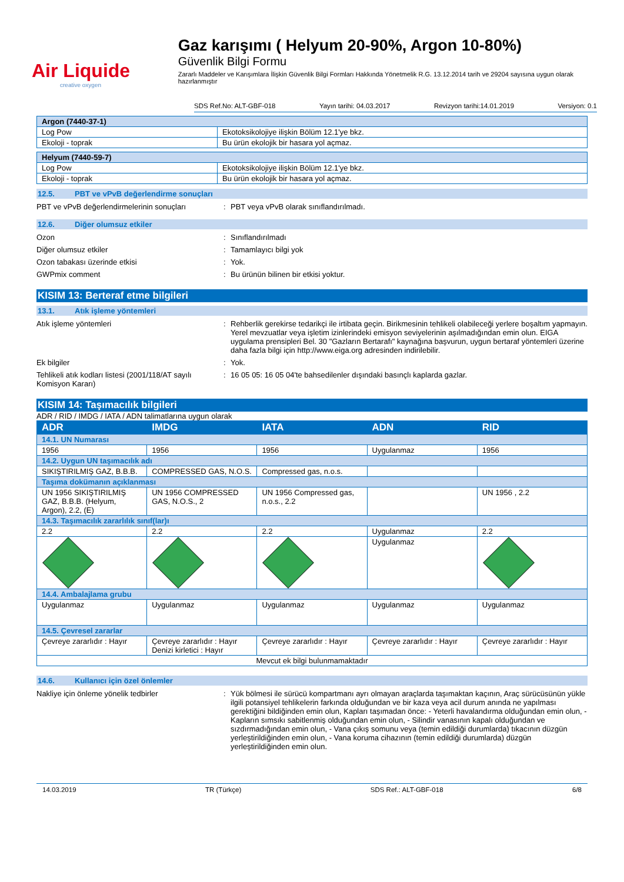Air Liquide
creative oxygen
Gaz karışımı ( Helyum 20-90%, Argon 10-80%)
Güvenlik Bilgi Formu
Zararlı Maddeler ve Karışımlara İlişkin Güvenlik Bilgi Formları Hakkında Yönetmelik R.G. 13.12.2014 tarih ve 29204 sayısına uygun olarak hazırlanmıştır
SDS Ref.No: ALT-GBF-018 Yayın tarihi: 04.03.2017 Revizyon tarihi:14.01.2019 Versiyon: 0.1
| Argon (7440-37-1) | |
| Log Pow | Ekotoksikolojiye ilişkin Bölüm 12.1'ye bkz. |
| Ekoloji - toprak | Bu ürün ekolojik bir hasara yol açmaz. |
| Helyum (7440-59-7) | |
| Log Pow | Ekotoksikolojiye ilişkin Bölüm 12.1'ye bkz. |
| Ekoloji - toprak | Bu ürün ekolojik bir hasara yol açmaz. |
12.5. PBT ve vPvB değerlendirme sonuçları
PBT ve vPvB değerlendirmelerinin sonuçları
: PBT veya vPvB olarak sınıflandırılmadı.
12.6. Diğer olumsuz etkiler
Ozon : Sınıflandırılmadı
Diğer olumsuz etkiler : Tamamlayıcı bilgi yok
Ozon tabakası üzerinde etkisi : Yok.
GWPmix comment : Bu ürünün bilinen bir etkisi yoktur.
KISIM 13: Berteraf etme bilgileri
13.1. Atık işleme yöntemleri
Atık işleme yöntemleri : Rehberlik gerekirse tedarikçi ile irtibata geçin. Birikmesinin tehlikeli olabileceği yerlere boşaltım yapmayın. Yerel mevzuatlar veya işletim izinlerindeki emisyon seviyelerinin aşılmadığından emin olun. EIGA uygulama prensipleri Bel. 30 "Gazların Bertarafı" kaynağına başvurun, uygun bertaraf yöntemleri üzerine daha fazla bilgi için http://www.eiga.org adresinden indirilebilir.
Ek bilgiler : Yok.
Tehlikeli atık kodları listesi (2001/118/AT sayılı Komisyon Kararı)
: 16 05 05: 16 05 04'te bahsedilenler dışındaki basınçlı kaplarda gazlar.
KISIM 14: Taşımacılık bilgileri
ADR / RID / IMDG / IATA / ADN talimatlarına uygun olarak
| ADR | IMDG | IATA | ADN | RID |
| --- | --- | --- | --- | --- |
| 14.1. UN Numarası | | | | |
| 1956 | 1956 | 1956 | Uygulanmaz | 1956 |
| 14.2. Uygun UN taşımacılık adı | | | | |
| SIKIŞTIRILMIŞ GAZ, B.B.B. | COMPRESSED GAS, N.O.S. | Compressed gas, n.o.s. | | |
| Taşıma dokümanın açıklanması | | | | |
| UN 1956 SIKIŞTIRILMIŞ GAZ, B.B.B. (Helyum, Argon), 2.2, (E) | UN 1956 COMPRESSED GAS, N.O.S., 2 | UN 1956 Compressed gas, n.o.s., 2.2 | | UN 1956 , 2.2 |
| 14.3. Taşımacılık zararlılık sınıf(lar)ı | | | | |
| 2.2 | 2.2 | 2.2 | Uygulanmaz | 2.2 |
| | | | Uygulanmaz | |
| 14.4. Ambalajlama grubu | | | | |
| Uygulanmaz | Uygulanmaz | Uygulanmaz | Uygulanmaz | Uygulanmaz |
| 14.5. Çevresel zararlar | | | | |
| Çevreye zararlıdır : Hayır | Çevreye zararlıdır : Hayır Denizi kirletici : Hayır | Çevreye zararlıdır : Hayır | Çevreye zararlıdır : Hayır | Çevreye zararlıdır : Hayır |
| Mevcut ek bilgi bulunmamaktadır | | | | |
14.6. Kullanıcı için özel önlemler
Nakliye için önleme yönelik tedbirler : Yük bölmesi ile sürücü kompartmanı ayrı olmayan araçlarda taşımaktan kaçının, Araç sürücüsünün yükle ilgili potansiyel tehlikelerin farkında olduğundan ve bir kaza veya acil durum anında ne yapılması gerektiğini bildiğinden emin olun, Kapları taşımadan önce: - Yeterli havalandırma olduğundan emin olun, - Kapların sımsıkı sabitlenmiş olduğundan emin olun, - Silindir vanasının kapalı olduğundan ve sızdırmadığından emin olun, - Vana çıkış somunu veya (temin edildiği durumlarda) tıkacının düzgün yerleştirildiğinden emin olun, - Vana koruma cihazının (temin edildiği durumlarda) düzgün yerleştirildiğinden emin olun.
14.03.2019 TR (Türkçe) SDS Ref.: ALT-GBF-018 6/8